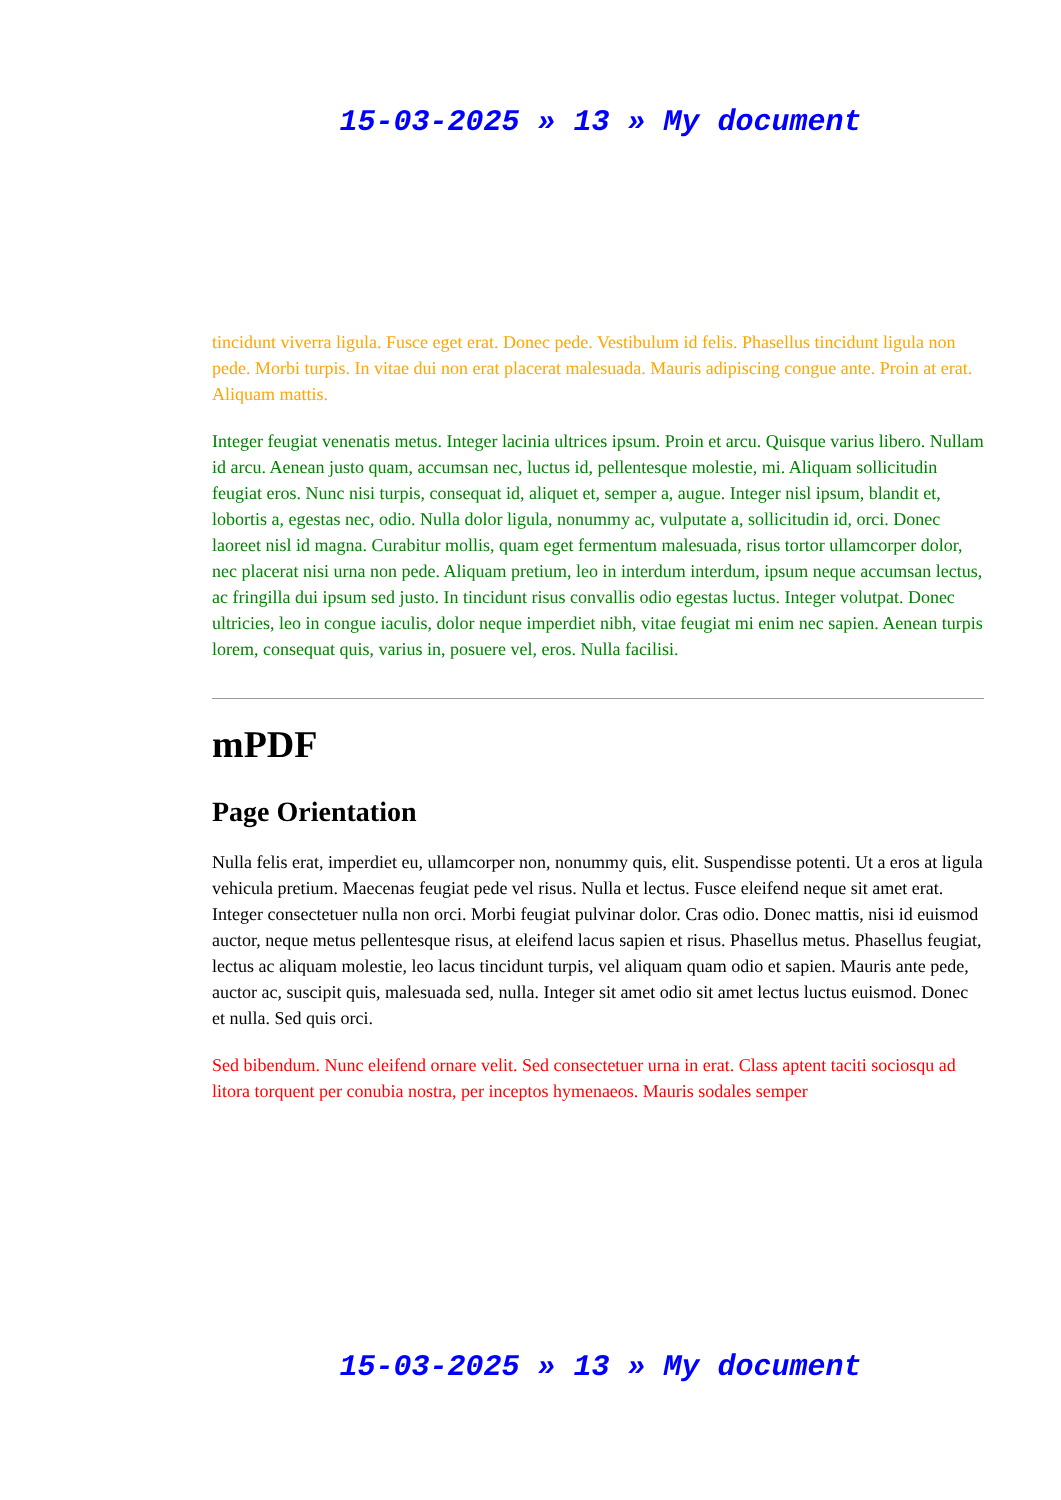15-03-2025 » 13 » My document
tincidunt viverra ligula. Fusce eget erat. Donec pede. Vestibulum id felis. Phasellus tincidunt ligula non pede. Morbi turpis. In vitae dui non erat placerat malesuada. Mauris adipiscing congue ante. Proin at erat. Aliquam mattis.
Integer feugiat venenatis metus. Integer lacinia ultrices ipsum. Proin et arcu. Quisque varius libero. Nullam id arcu. Aenean justo quam, accumsan nec, luctus id, pellentesque molestie, mi. Aliquam sollicitudin feugiat eros. Nunc nisi turpis, consequat id, aliquet et, semper a, augue. Integer nisl ipsum, blandit et, lobortis a, egestas nec, odio. Nulla dolor ligula, nonummy ac, vulputate a, sollicitudin id, orci. Donec laoreet nisl id magna. Curabitur mollis, quam eget fermentum malesuada, risus tortor ullamcorper dolor, nec placerat nisi urna non pede. Aliquam pretium, leo in interdum interdum, ipsum neque accumsan lectus, ac fringilla dui ipsum sed justo. In tincidunt risus convallis odio egestas luctus. Integer volutpat. Donec ultricies, leo in congue iaculis, dolor neque imperdiet nibh, vitae feugiat mi enim nec sapien. Aenean turpis lorem, consequat quis, varius in, posuere vel, eros. Nulla facilisi.
mPDF
Page Orientation
Nulla felis erat, imperdiet eu, ullamcorper non, nonummy quis, elit. Suspendisse potenti. Ut a eros at ligula vehicula pretium. Maecenas feugiat pede vel risus. Nulla et lectus. Fusce eleifend neque sit amet erat. Integer consectetuer nulla non orci. Morbi feugiat pulvinar dolor. Cras odio. Donec mattis, nisi id euismod auctor, neque metus pellentesque risus, at eleifend lacus sapien et risus. Phasellus metus. Phasellus feugiat, lectus ac aliquam molestie, leo lacus tincidunt turpis, vel aliquam quam odio et sapien. Mauris ante pede, auctor ac, suscipit quis, malesuada sed, nulla. Integer sit amet odio sit amet lectus luctus euismod. Donec et nulla. Sed quis orci.
Sed bibendum. Nunc eleifend ornare velit. Sed consectetuer urna in erat. Class aptent taciti sociosqu ad litora torquent per conubia nostra, per inceptos hymenaeos. Mauris sodales semper
15-03-2025 » 13 » My document